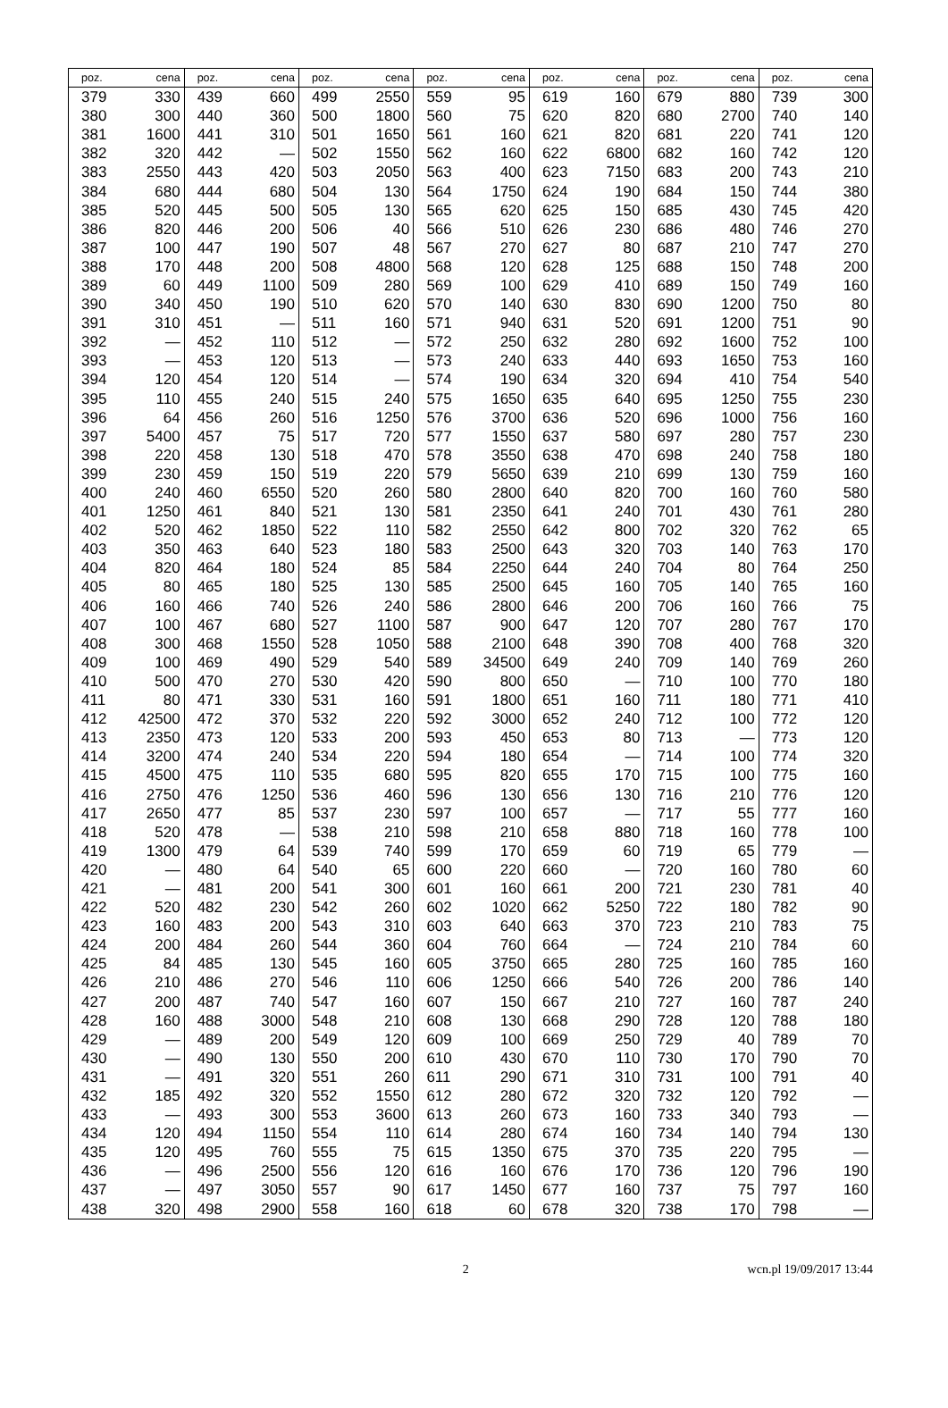| poz. | cena | poz. | cena | poz. | cena | poz. | cena | poz. | cena | poz. | cena | poz. | cena |
| --- | --- | --- | --- | --- | --- | --- | --- | --- | --- | --- | --- | --- | --- |
| 379 | 330 | 439 | 660 | 499 | 2550 | 559 | 95 | 619 | 160 | 679 | 880 | 739 | 300 |
| 380 | 300 | 440 | 360 | 500 | 1800 | 560 | 75 | 620 | 820 | 680 | 2700 | 740 | 140 |
| 381 | 1600 | 441 | 310 | 501 | 1650 | 561 | 160 | 621 | 820 | 681 | 220 | 741 | 120 |
| 382 | 320 | 442 | — | 502 | 1550 | 562 | 160 | 622 | 6800 | 682 | 160 | 742 | 120 |
| 383 | 2550 | 443 | 420 | 503 | 2050 | 563 | 400 | 623 | 7150 | 683 | 200 | 743 | 210 |
| 384 | 680 | 444 | 680 | 504 | 130 | 564 | 1750 | 624 | 190 | 684 | 150 | 744 | 380 |
| 385 | 520 | 445 | 500 | 505 | 130 | 565 | 620 | 625 | 150 | 685 | 430 | 745 | 420 |
| 386 | 820 | 446 | 200 | 506 | 40 | 566 | 510 | 626 | 230 | 686 | 480 | 746 | 270 |
| 387 | 100 | 447 | 190 | 507 | 48 | 567 | 270 | 627 | 80 | 687 | 210 | 747 | 270 |
| 388 | 170 | 448 | 200 | 508 | 4800 | 568 | 120 | 628 | 125 | 688 | 150 | 748 | 200 |
| 389 | 60 | 449 | 1100 | 509 | 280 | 569 | 100 | 629 | 410 | 689 | 150 | 749 | 160 |
| 390 | 340 | 450 | 190 | 510 | 620 | 570 | 140 | 630 | 830 | 690 | 1200 | 750 | 80 |
| 391 | 310 | 451 | — | 511 | 160 | 571 | 940 | 631 | 520 | 691 | 1200 | 751 | 90 |
| 392 | — | 452 | 110 | 512 | — | 572 | 250 | 632 | 280 | 692 | 1600 | 752 | 100 |
| 393 | — | 453 | 120 | 513 | — | 573 | 240 | 633 | 440 | 693 | 1650 | 753 | 160 |
| 394 | 120 | 454 | 120 | 514 | — | 574 | 190 | 634 | 320 | 694 | 410 | 754 | 540 |
| 395 | 110 | 455 | 240 | 515 | 240 | 575 | 1650 | 635 | 640 | 695 | 1250 | 755 | 230 |
| 396 | 64 | 456 | 260 | 516 | 1250 | 576 | 3700 | 636 | 520 | 696 | 1000 | 756 | 160 |
| 397 | 5400 | 457 | 75 | 517 | 720 | 577 | 1550 | 637 | 580 | 697 | 280 | 757 | 230 |
| 398 | 220 | 458 | 130 | 518 | 470 | 578 | 3550 | 638 | 470 | 698 | 240 | 758 | 180 |
| 399 | 230 | 459 | 150 | 519 | 220 | 579 | 5650 | 639 | 210 | 699 | 130 | 759 | 160 |
| 400 | 240 | 460 | 6550 | 520 | 260 | 580 | 2800 | 640 | 820 | 700 | 160 | 760 | 580 |
| 401 | 1250 | 461 | 840 | 521 | 130 | 581 | 2350 | 641 | 240 | 701 | 430 | 761 | 280 |
| 402 | 520 | 462 | 1850 | 522 | 110 | 582 | 2550 | 642 | 800 | 702 | 320 | 762 | 65 |
| 403 | 350 | 463 | 640 | 523 | 180 | 583 | 2500 | 643 | 320 | 703 | 140 | 763 | 170 |
| 404 | 820 | 464 | 180 | 524 | 85 | 584 | 2250 | 644 | 240 | 704 | 80 | 764 | 250 |
| 405 | 80 | 465 | 180 | 525 | 130 | 585 | 2500 | 645 | 160 | 705 | 140 | 765 | 160 |
| 406 | 160 | 466 | 740 | 526 | 240 | 586 | 2800 | 646 | 200 | 706 | 160 | 766 | 75 |
| 407 | 100 | 467 | 680 | 527 | 1100 | 587 | 900 | 647 | 120 | 707 | 280 | 767 | 170 |
| 408 | 300 | 468 | 1550 | 528 | 1050 | 588 | 2100 | 648 | 390 | 708 | 400 | 768 | 320 |
| 409 | 100 | 469 | 490 | 529 | 540 | 589 | 34500 | 649 | 240 | 709 | 140 | 769 | 260 |
| 410 | 500 | 470 | 270 | 530 | 420 | 590 | 800 | 650 | — | 710 | 100 | 770 | 180 |
| 411 | 80 | 471 | 330 | 531 | 160 | 591 | 1800 | 651 | 160 | 711 | 180 | 771 | 410 |
| 412 | 42500 | 472 | 370 | 532 | 220 | 592 | 3000 | 652 | 240 | 712 | 100 | 772 | 120 |
| 413 | 2350 | 473 | 120 | 533 | 200 | 593 | 450 | 653 | 80 | 713 | — | 773 | 120 |
| 414 | 3200 | 474 | 240 | 534 | 220 | 594 | 180 | 654 | — | 714 | 100 | 774 | 320 |
| 415 | 4500 | 475 | 110 | 535 | 680 | 595 | 820 | 655 | 170 | 715 | 100 | 775 | 160 |
| 416 | 2750 | 476 | 1250 | 536 | 460 | 596 | 130 | 656 | 130 | 716 | 210 | 776 | 120 |
| 417 | 2650 | 477 | 85 | 537 | 230 | 597 | 100 | 657 | — | 717 | 55 | 777 | 160 |
| 418 | 520 | 478 | — | 538 | 210 | 598 | 210 | 658 | 880 | 718 | 160 | 778 | 100 |
| 419 | 1300 | 479 | 64 | 539 | 740 | 599 | 170 | 659 | 60 | 719 | 65 | 779 | — |
| 420 | — | 480 | 64 | 540 | 65 | 600 | 220 | 660 | — | 720 | 160 | 780 | 60 |
| 421 | — | 481 | 200 | 541 | 300 | 601 | 160 | 661 | 200 | 721 | 230 | 781 | 40 |
| 422 | 520 | 482 | 230 | 542 | 260 | 602 | 1020 | 662 | 5250 | 722 | 180 | 782 | 90 |
| 423 | 160 | 483 | 200 | 543 | 310 | 603 | 640 | 663 | 370 | 723 | 210 | 783 | 75 |
| 424 | 200 | 484 | 260 | 544 | 360 | 604 | 760 | 664 | — | 724 | 210 | 784 | 60 |
| 425 | 84 | 485 | 130 | 545 | 160 | 605 | 3750 | 665 | 280 | 725 | 160 | 785 | 160 |
| 426 | 210 | 486 | 270 | 546 | 110 | 606 | 1250 | 666 | 540 | 726 | 200 | 786 | 140 |
| 427 | 200 | 487 | 740 | 547 | 160 | 607 | 150 | 667 | 210 | 727 | 160 | 787 | 240 |
| 428 | 160 | 488 | 3000 | 548 | 210 | 608 | 130 | 668 | 290 | 728 | 120 | 788 | 180 |
| 429 | — | 489 | 200 | 549 | 120 | 609 | 100 | 669 | 250 | 729 | 40 | 789 | 70 |
| 430 | — | 490 | 130 | 550 | 200 | 610 | 430 | 670 | 110 | 730 | 170 | 790 | 70 |
| 431 | — | 491 | 320 | 551 | 260 | 611 | 290 | 671 | 310 | 731 | 100 | 791 | 40 |
| 432 | 185 | 492 | 320 | 552 | 1550 | 612 | 280 | 672 | 320 | 732 | 120 | 792 | — |
| 433 | — | 493 | 300 | 553 | 3600 | 613 | 260 | 673 | 160 | 733 | 340 | 793 | — |
| 434 | 120 | 494 | 1150 | 554 | 110 | 614 | 280 | 674 | 160 | 734 | 140 | 794 | 130 |
| 435 | 120 | 495 | 760 | 555 | 75 | 615 | 1350 | 675 | 370 | 735 | 220 | 795 | — |
| 436 | — | 496 | 2500 | 556 | 120 | 616 | 160 | 676 | 170 | 736 | 120 | 796 | 190 |
| 437 | — | 497 | 3050 | 557 | 90 | 617 | 1450 | 677 | 160 | 737 | 75 | 797 | 160 |
| 438 | 320 | 498 | 2900 | 558 | 160 | 618 | 60 | 678 | 320 | 738 | 170 | 798 | — |
2 wcn.pl 19/09/2017 13:44